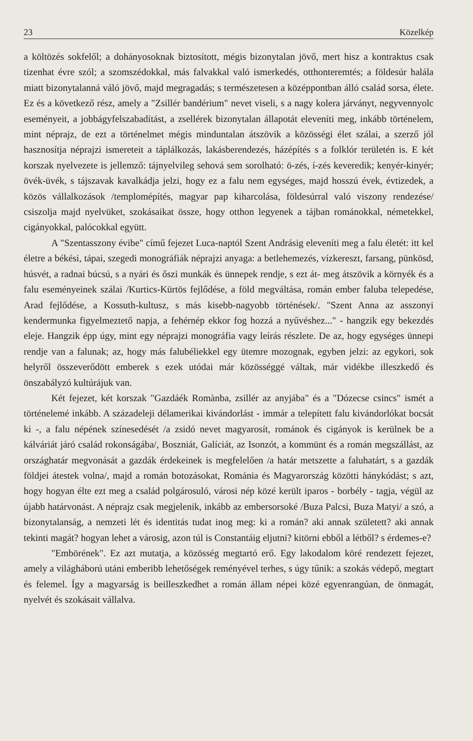23 Közelkép
a költözés sokfelől; a dohányosoknak biztosított, mégis bizonytalan jövő, mert hisz a kontraktus csak tizenhat évre szól; a szomszédokkal, más falvakkal való ismerkedés, otthonteremtés; a földesúr halála miatt bizonytalanná váló jövő, majd megragadás; s természetesen a középpontban álló család sorsa, élete. Ez és a következő rész, amely a "Zsillér bandérium" nevet viseli, s a nagy kolera járványt, negyvennyolc eseményeit, a jobbágyfelszabadítást, a zsellérek bizonytalan állapotát eleveníti meg, inkább történelem, mint néprajz, de ezt a történelmet mégis minduntalan átszövik a közösségi élet szálai, a szerző jól hasznosítja néprajzi ismereteit a táplálkozás, lakásberendezés, házépítés s a folklór területén is. E két korszak nyelvezete is jellemző: tájnyelvileg sehová sem sorolható: ö-zés, í-zés keveredik; kenyér-kinyér; övék-üvék, s tájszavak kavalkádja jelzi, hogy ez a falu nem egységes, majd hosszú évek, évtizedek, a közös vállalkozások /templomépítés, magyar pap kiharcolása, földesúrral való viszony rendezése/ csiszolja majd nyelvüket, szokásaikat össze, hogy otthon legyenek a tájban románokkal, németekkel, cigányokkal, palócokkal együtt.
A "Szentasszony évibe" című fejezet Luca-naptól Szent Andrásig eleveníti meg a falu életét: itt kel életre a békési, tápai, szegedi monográfiák néprajzi anyaga: a betlehemezés, vízkereszt, farsang, pünkösd, húsvét, a radnai búcsú, s a nyári és őszi munkák és ünnepek rendje, s ezt át- meg átszövik a környék és a falu eseményeinek szálai /Kurtics-Kürtös fejlődése, a föld megváltása, román ember faluba telepedése, Arad fejlődése, a Kossuth-kultusz, s más kisebb-nagyobb történések/. "Szent Anna az asszonyi kendermunka figyelmeztető napja, a fehérnép ekkor fog hozzá a nyűvéshez..." - hangzik egy bekezdés eleje. Hangzik épp úgy, mint egy néprajzi monográfia vagy leírás részlete. De az, hogy egységes ünnepi rendje van a falunak; az, hogy más falubéliekkel egy ütemre mozognak, egyben jelzi: az egykori, sok helyről összeverődött emberek s ezek utódai már közösséggé váltak, már vidékbe illeszkedő és önszabályzó kultúrájuk van.
Két fejezet, két korszak "Gazdáék Romànba, zsillér az anyjába" és a "Dózecse csincs" ismét a történelemé inkább. A századeleji délamerikai kivándorlást - immár a telepített falu kivándorlókat bocsát ki -, a falu népének színesedését /a zsidó nevet magyarosít, románok és cigányok is kerülnek be a kálváriát járó család rokonságába/, Boszniát, Galíciát, az Isonzót, a kommünt és a román megszállást, az országhatár megvonását a gazdák érdekeinek is megfelelően /a határ metszette a faluhatárt, s a gazdák földjei átestek volna/, majd a román botozásokat, Románia és Magyarország közötti hánykódást; s azt, hogy hogyan élte ezt meg a család polgárosuló, városi nép közé került iparos - borbély - tagja, végül az újabb határvonást. A néprajz csak megjelenik, inkább az embersorsoké /Buza Palcsi, Buza Matyi/ a szó, a bizonytalanság, a nemzeti lét és identitás tudat inog meg: ki a román? aki annak született? aki annak tekinti magát? hogyan lehet a városig, azon túl is Constantáig eljutni? kitörni ebből a létből? s érdemes-e?
"Embörének". Ez azt mutatja, a közösség megtartó erő. Egy lakodalom köré rendezett fejezet, amely a világháború utáni emberibb lehetőségek reményével terhes, s úgy tűnik: a szokás védерő, megtart és felemel. Így a magyarság is beilleszkedhet a román állam népei közé egyenrangúan, de önmagát, nyelvét és szokásait vállalva.